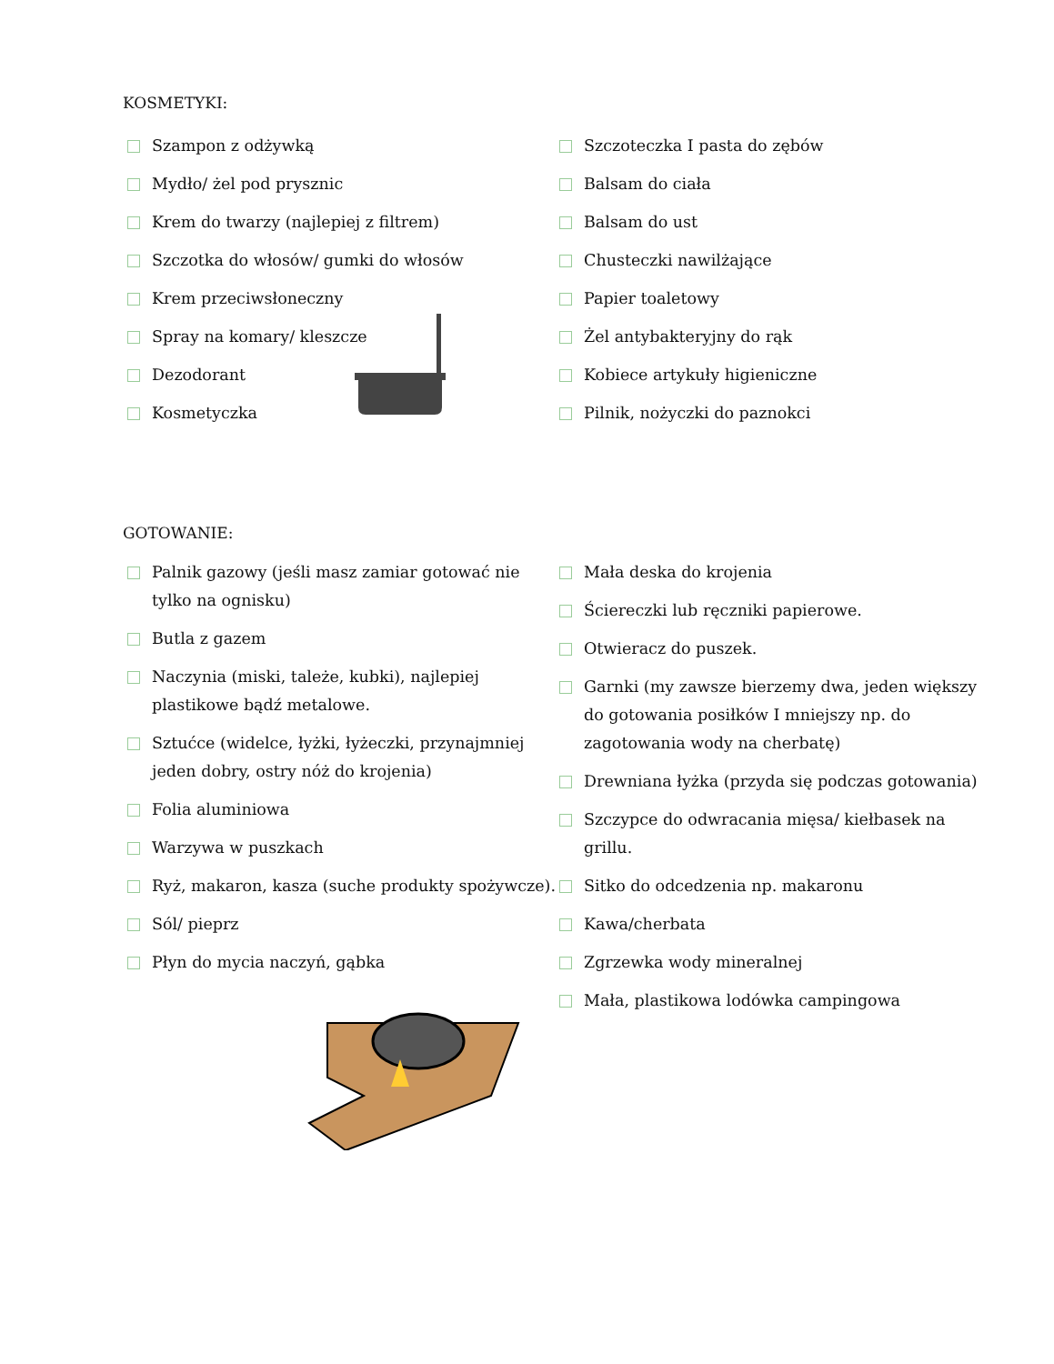KOSMETYKI:
Szampon z odżywką
Mydło/ żel pod prysznic
Krem do twarzy (najlepiej z filtrem)
Szczotka do włosów/ gumki do włosów
Krem przeciwsłoneczny
Spray na komary/ kleszcze
Dezodorant
Kosmetyczka
Szczoteczka I pasta do zębów
Balsam do ciała
Balsam do ust
Chusteczki nawilżające
Papier toaletowy
Żel antybakteryjny do rąk
Kobiece artykuły higieniczne
Pilnik, nożyczki do paznokci
GOTOWANIE:
Palnik gazowy (jeśli masz zamiar gotować nie tylko na ognisku)
Butla z gazem
Naczynia (miski, tależe, kubki), najlepiej plastikowe bądź metalowe.
Sztućce (widelce, łyżki, łyżeczki, przynajmniej jeden dobry, ostry nóż do krojenia)
Folia aluminiowa
Warzywa w puszkach
Ryż, makaron, kasza (suche produkty spożywcze).
Sól/ pieprz
Płyn do mycia naczyń, gąbka
Mała deska do krojenia
Ściereczki lub ręczniki papierowe.
Otwieracz do puszek.
Garnki (my zawsze bierzemy dwa, jeden większy do gotowania posiłków I mniejszy np. do zagotowania wody na cherbatę)
Drewniana łyżka (przyda się podczas gotowania)
Szczypce do odwracania mięsa/ kiełbasek na grillu.
Sitko do odcedzenia np. makaronu
Kawa/cherbata
Zgrzewka wody mineralnej
Mała, plastikowa lodówka campingowa